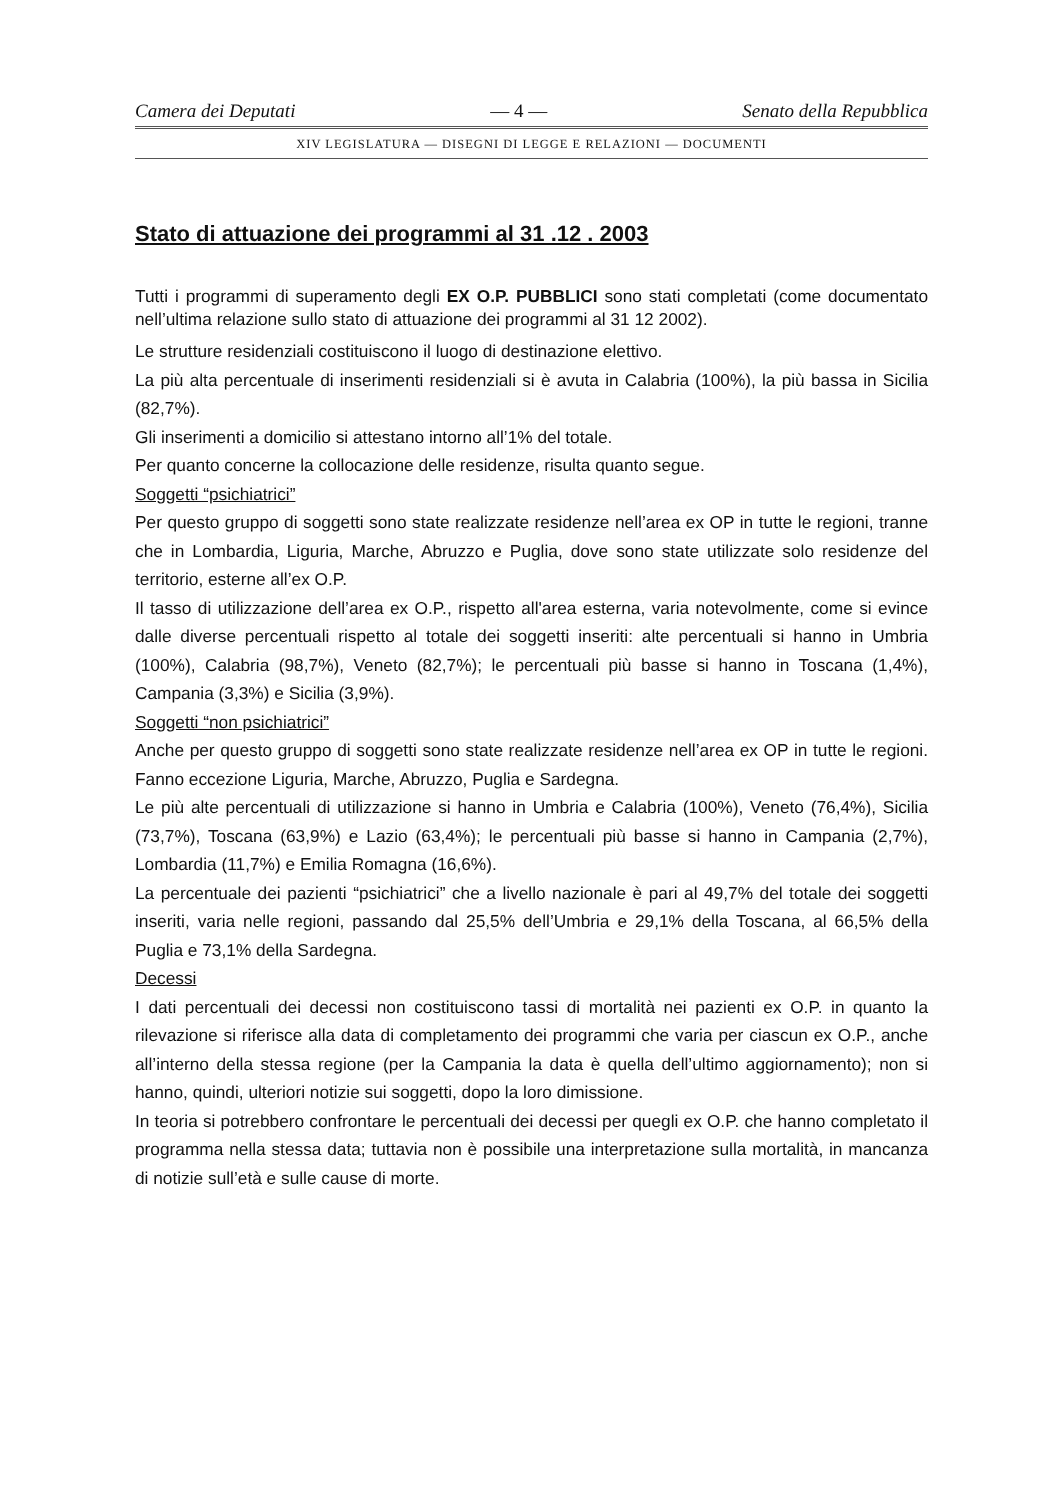Camera dei Deputati — 4 — Senato della Repubblica
XIV LEGISLATURA — DISEGNI DI LEGGE E RELAZIONI — DOCUMENTI
Stato di attuazione dei programmi al 31 .12 . 2003
Tutti i programmi di superamento degli EX O.P. PUBBLICI sono stati completati (come documentato nell’ultima relazione sullo stato di attuazione dei programmi al 31 12 2002).
Le strutture residenziali costituiscono il luogo di destinazione elettivo.
La più alta percentuale di inserimenti residenziali si è avuta in Calabria (100%), la più bassa in Sicilia (82,7%).
Gli inserimenti a domicilio si attestano intorno all’1% del totale.
Per quanto concerne la collocazione delle residenze, risulta quanto segue.
Soggetti “psichiatrici”
Per questo gruppo di soggetti sono state realizzate residenze nell’area ex OP in tutte le regioni, tranne che in Lombardia, Liguria, Marche, Abruzzo e Puglia, dove sono state utilizzate solo residenze del territorio, esterne all’ex O.P.
Il tasso di utilizzazione dell’area ex O.P., rispetto all'area esterna, varia notevolmente, come si evince dalle diverse percentuali rispetto al totale dei soggetti inseriti: alte percentuali si hanno in Umbria (100%), Calabria (98,7%), Veneto (82,7%); le percentuali più basse si hanno in Toscana (1,4%), Campania (3,3%) e Sicilia (3,9%).
Soggetti “non psichiatrici”
Anche per questo gruppo di soggetti sono state realizzate residenze nell’area ex OP in tutte le regioni. Fanno eccezione Liguria, Marche, Abruzzo, Puglia e Sardegna.
Le più alte percentuali di utilizzazione si hanno in Umbria e Calabria (100%), Veneto (76,4%), Sicilia (73,7%), Toscana (63,9%) e Lazio (63,4%); le percentuali più basse si hanno in Campania (2,7%), Lombardia (11,7%) e Emilia Romagna (16,6%).
La percentuale dei pazienti “psichiatrici” che a livello nazionale è pari al 49,7% del totale dei soggetti inseriti, varia nelle regioni, passando dal 25,5% dell’Umbria e 29,1% della Toscana, al 66,5% della Puglia e 73,1% della Sardegna.
Decessi
I dati percentuali dei decessi non costituiscono tassi di mortalità nei pazienti ex O.P. in quanto la rilevazione si riferisce alla data di completamento dei programmi che varia per ciascun ex O.P., anche all’interno della stessa regione (per la Campania la data è quella dell’ultimo aggiornamento); non si hanno, quindi, ulteriori notizie sui soggetti, dopo la loro dimissione.
In teoria si potrebbero confrontare le percentuali dei decessi per quegli ex O.P. che hanno completato il programma nella stessa data; tuttavia non è possibile una interpretazione sulla mortalità, in mancanza di notizie sull’età e sulle cause di morte.